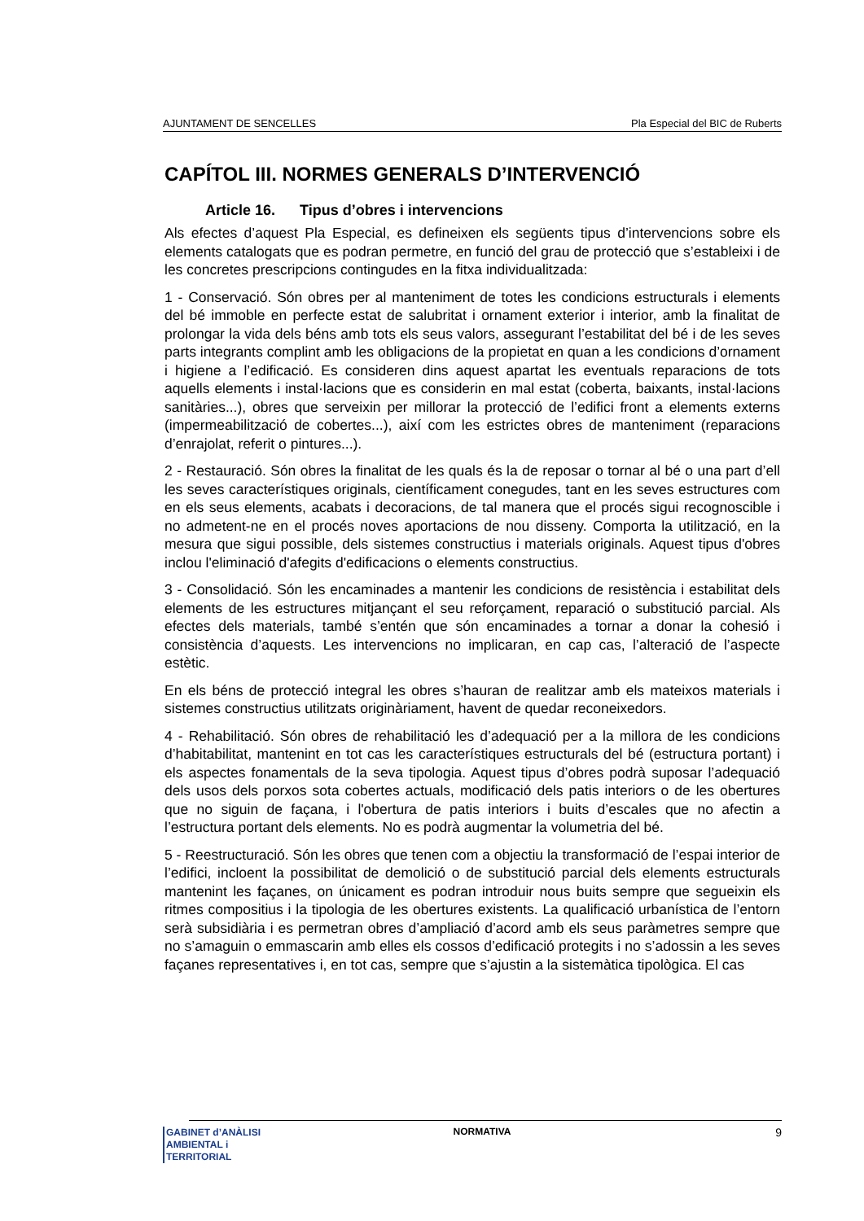AJUNTAMENT DE SENCELLES Pla Especial del BIC de Ruberts
CAPÍTOL III. NORMES GENERALS D’INTERVENCIÓ
Article 16. Tipus d’obres i intervencions
Als efectes d’aquest Pla Especial, es defineixen els següents tipus d’intervencions sobre els elements catalogats que es podran permetre, en funció del grau de protecció que s’estableixi i de les concretes prescripcions contingudes en la fitxa individualitzada:
1 - Conservació. Són obres per al manteniment de totes les condicions estructurals i elements del bé immoble en perfecte estat de salubritat i ornament exterior i interior, amb la finalitat de prolongar la vida dels béns amb tots els seus valors, assegurant l’estabilitat del bé i de les seves parts integrants complint amb les obligacions de la propietat en quan a les condicions d’ornament i higiene a l’edificació. Es consideren dins aquest apartat les eventuals reparacions de tots aquells elements i instal·lacions que es considerin en mal estat (coberta, baixants, instal·lacions sanitàries...), obres que serveixin per millorar la protecció de l’edifici front a elements externs (impermeabilització de cobertes...), així com les estrictes obres de manteniment (reparacions d’enrajolat, referit o pintures...).
2 - Restauració. Són obres la finalitat de les quals és la de reposar o tornar al bé o una part d’ell les seves característiques originals, científicament conegudes, tant en les seves estructures com en els seus elements, acabats i decoracions, de tal manera que el procés sigui recognoscible i no admetent-ne en el procés noves aportacions de nou disseny. Comporta la utilització, en la mesura que sigui possible, dels sistemes constructius i materials originals. Aquest tipus d'obres inclou l'eliminació d'afegits d'edificacions o elements constructius.
3 - Consolidació. Són les encaminades a mantenir les condicions de resistència i estabilitat dels elements de les estructures mitjançant el seu reforçament, reparació o substitució parcial. Als efectes dels materials, també s’entén que són encaminades a tornar a donar la cohesió i consistència d’aquests. Les intervencions no implicaran, en cap cas, l’alteració de l’aspecte estètic.
En els béns de protecció integral les obres s’hauran de realitzar amb els mateixos materials i sistemes constructius utilitzats originàriament, havent de quedar reconeixedors.
4 - Rehabilitació. Són obres de rehabilitació les d’adequació per a la millora de les condicions d’habitabilitat, mantenint en tot cas les característiques estructurals del bé (estructura portant) i els aspectes fonamentals de la seva tipologia. Aquest tipus d’obres podrà suposar l’adequació dels usos dels porxos sota cobertes actuals, modificació dels patis interiors o de les obertures que no siguin de façana, i l'obertura de patis interiors i buits d’escales que no afectin a l’estructura portant dels elements. No es podrà augmentar la volumetria del bé.
5 - Reestructuració. Són les obres que tenen com a objectiu la transformació de l’espai interior de l’edifici, incloent la possibilitat de demolició o de substitució parcial dels elements estructurals mantenint les façanes, on únicament es podran introduir nous buits sempre que segueixin els ritmes compositius i la tipologia de les obertures existents. La qualificació urbanística de l’entorn serà subsidiària i es permetran obres d’ampliació d’acord amb els seus paràmetres sempre que no s’amaguin o emmascarin amb elles els cossos d’edificació protegits i no s’adossin a les seves façanes representatives i, en tot cas, sempre que s’ajustin a la sistemàtica tipològica. El cas
GABINET d’ANÀLISI
AMBIENTAL i TERRITORIAL
NORMATIVA
9